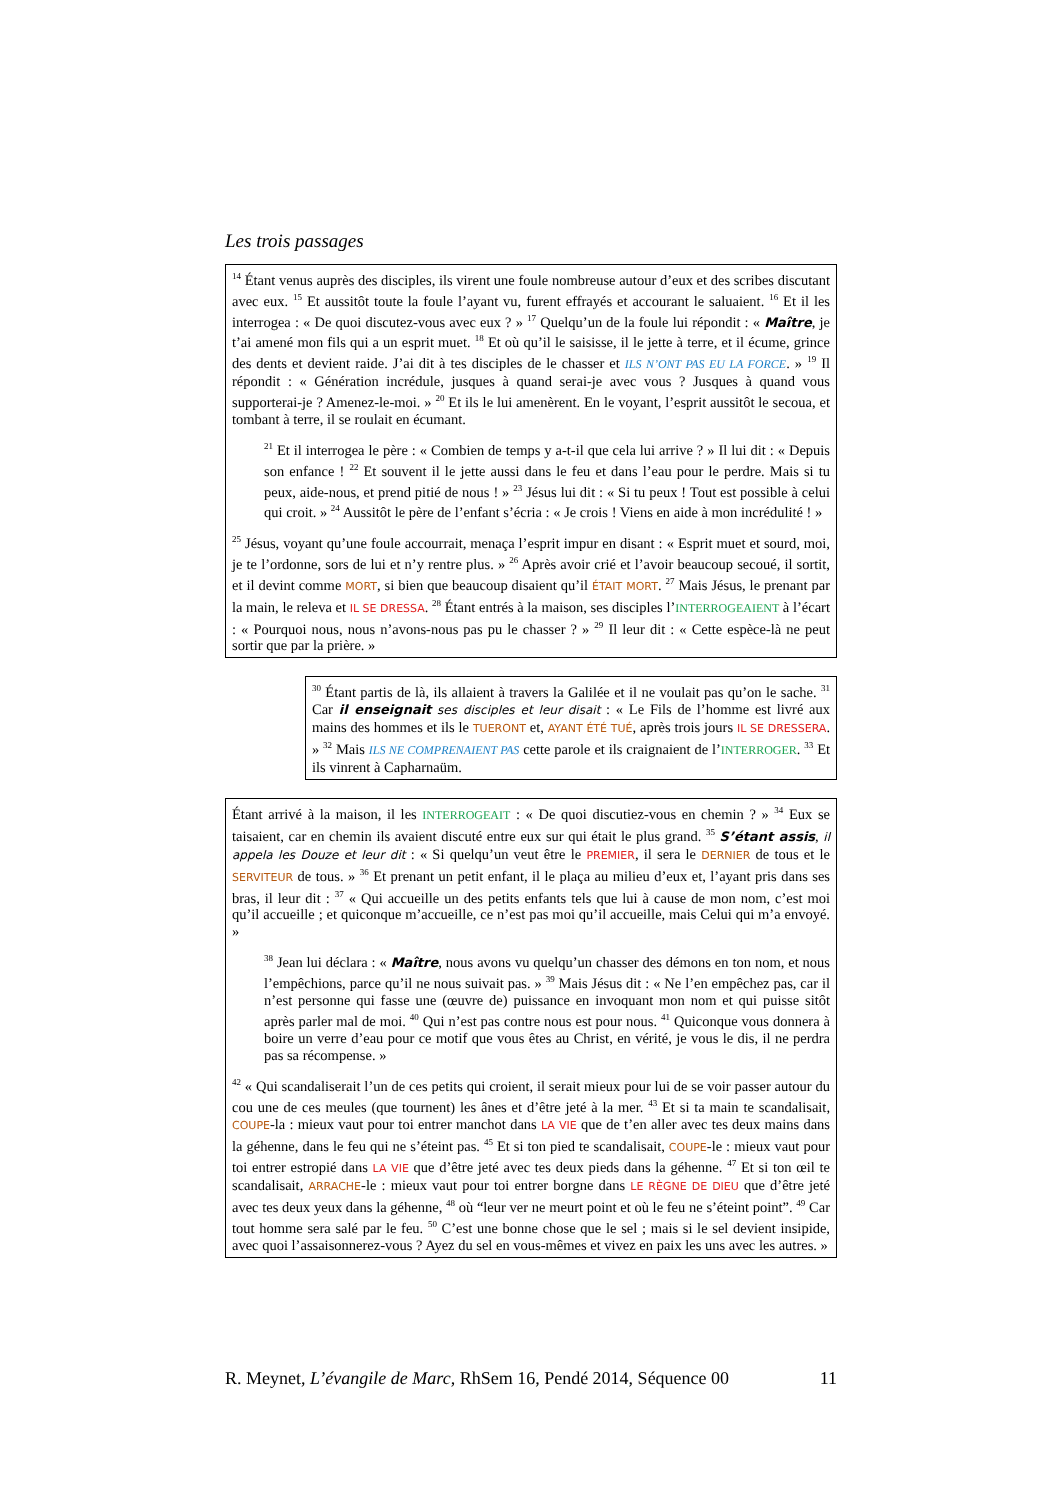Les trois passages
<sup>14</sup> Étant venus auprès des disciples, ils virent une foule nombreuse autour d’eux et des scribes discutant avec eux. <sup>15</sup> Et aussitôt toute la foule l’ayant vu, furent effrayés et accourant le saluaient. <sup>16</sup> Et il les interrogea : « De quoi discutez-vous avec eux ? » <sup>17</sup> Quelqu’un de la foule lui répondit : « Maître, je t’ai amené mon fils qui a un esprit muet. <sup>18</sup> Et où qu’il le saisisse, il le jette à terre, et il écume, grince des dents et devient raide. J’ai dit à tes disciples de le chasser et ILS N’ONT PAS EU LA FORCE. » <sup>19</sup> Il répondit : « Génération incrédule, jusques à quand serai-je avec vous ? Jusques à quand vous supporterai-je ? Amenez-le-moi. » <sup>20</sup> Et ils le lui amenèrent. En le voyant, l’esprit aussitôt le secoua, et tombant à terre, il se roulait en écumant.
<sup>21</sup> Et il interrogea le père : « Combien de temps y a-t-il que cela lui arrive ? » Il lui dit : « Depuis son enfance ! <sup>22</sup> Et souvent il le jette aussi dans le feu et dans l’eau pour le perdre. Mais si tu peux, aide-nous, et prend pitié de nous ! » <sup>23</sup> Jésus lui dit : « Si tu peux ! Tout est possible à celui qui croit. » <sup>24</sup> Aussitôt le père de l’enfant s’écria : « Je crois ! Viens en aide à mon incrédulité ! »
<sup>25</sup> Jésus, voyant qu’une foule accourrait, menaça l’esprit impur en disant : « Esprit muet et sourd, moi, je te l’ordonne, sors de lui et n’y rentre plus. » <sup>26</sup> Après avoir crié et l’avoir beaucoup secoué, il sortit, et il devint comme MORT, si bien que beaucoup disaient qu’il ÉTAIT MORT. <sup>27</sup> Mais Jésus, le prenant par la main, le releva et IL SE DRESSA. <sup>28</sup> Étant entrés à la maison, ses disciples l’INTERROGEAIENT à l’écart : « Pourquoi nous, nous n’avons-nous pas pu le chasser ? » <sup>29</sup> Il leur dit : « Cette espèce-là ne peut sortir que par la prière. »
<sup>30</sup> Étant partis de là, ils allaient à travers la Galilée et il ne voulait pas qu’on le sache. <sup>31</sup> Car il enseignait ses disciples et leur disait : « Le Fils de l’homme est livré aux mains des hommes et ils le TUERONT et, AYANT ÉTÉ TUÉ, après trois jours IL SE DRESSERA. » <sup>32</sup> Mais ILS NE COMPRENAIENT PAS cette parole et ils craignaient de l’INTERROGER. <sup>33</sup> Et ils vinrent à Capharnaüm.
Étant arrivé à la maison, il les INTERROGEAIT : « De quoi discutiez-vous en chemin ? » <sup>34</sup> Eux se taisaient, car en chemin ils avaient discuté entre eux sur qui était le plus grand. <sup>35</sup> S’étant assis, il appela les Douze et leur dit : « Si quelqu’un veut être le PREMIER, il sera le DERNIER de tous et le SERVITEUR de tous. » <sup>36</sup> Et prenant un petit enfant, il le plaça au milieu d’eux et, l’ayant pris dans ses bras, il leur dit : <sup>37</sup> « Qui accueille un des petits enfants tels que lui à cause de mon nom, c’est moi qu’il accueille ; et quiconque m’accueille, ce n’est pas moi qu’il accueille, mais Celui qui m’a envoyé. »
<sup>38</sup> Jean lui déclara : « Maître, nous avons vu quelqu’un chasser des démons en ton nom, et nous l’empêchions, parce qu’il ne nous suivait pas. » <sup>39</sup> Mais Jésus dit : « Ne l’en empêchez pas, car il n’est personne qui fasse une (œuvre de) puissance en invoquant mon nom et qui puisse sitôt après parler mal de moi. <sup>40</sup> Qui n’est pas contre nous est pour nous. <sup>41</sup> Quiconque vous donnera à boire un verre d’eau pour ce motif que vous êtes au Christ, en vérité, je vous le dis, il ne perdra pas sa récompense. »
<sup>42</sup> « Qui scandaliserait l’un de ces petits qui croient, il serait mieux pour lui de se voir passer autour du cou une de ces meules (que tournent) les ânes et d’être jeté à la mer. <sup>43</sup> Et si ta main te scandalisait, COUPE-la : mieux vaut pour toi entrer manchot dans LA VIE que de t’en aller avec tes deux mains dans la géhenne, dans le feu qui ne s’éteint pas. <sup>45</sup> Et si ton pied te scandalisait, COUPE-le : mieux vaut pour toi entrer estropié dans LA VIE que d’être jeté avec tes deux pieds dans la géhenne. <sup>47</sup> Et si ton œil te scandalisait, ARRACHE-le : mieux vaut pour toi entrer borgne dans LE RÈGNE DE DIEU que d’être jeté avec tes deux yeux dans la géhenne, <sup>48</sup> où “leur ver ne meurt point et où le feu ne s’éteint point”. <sup>49</sup> Car tout homme sera salé par le feu. <sup>50</sup> C’est une bonne chose que le sel ; mais si le sel devient insipide, avec quoi l’assaisonnerez-vous ? Ayez du sel en vous-mêmes et vivez en paix les uns avec les autres. »
R. Meynet, L’évangile de Marc, RhSem 16, Pendé 2014, Séquence 00 11